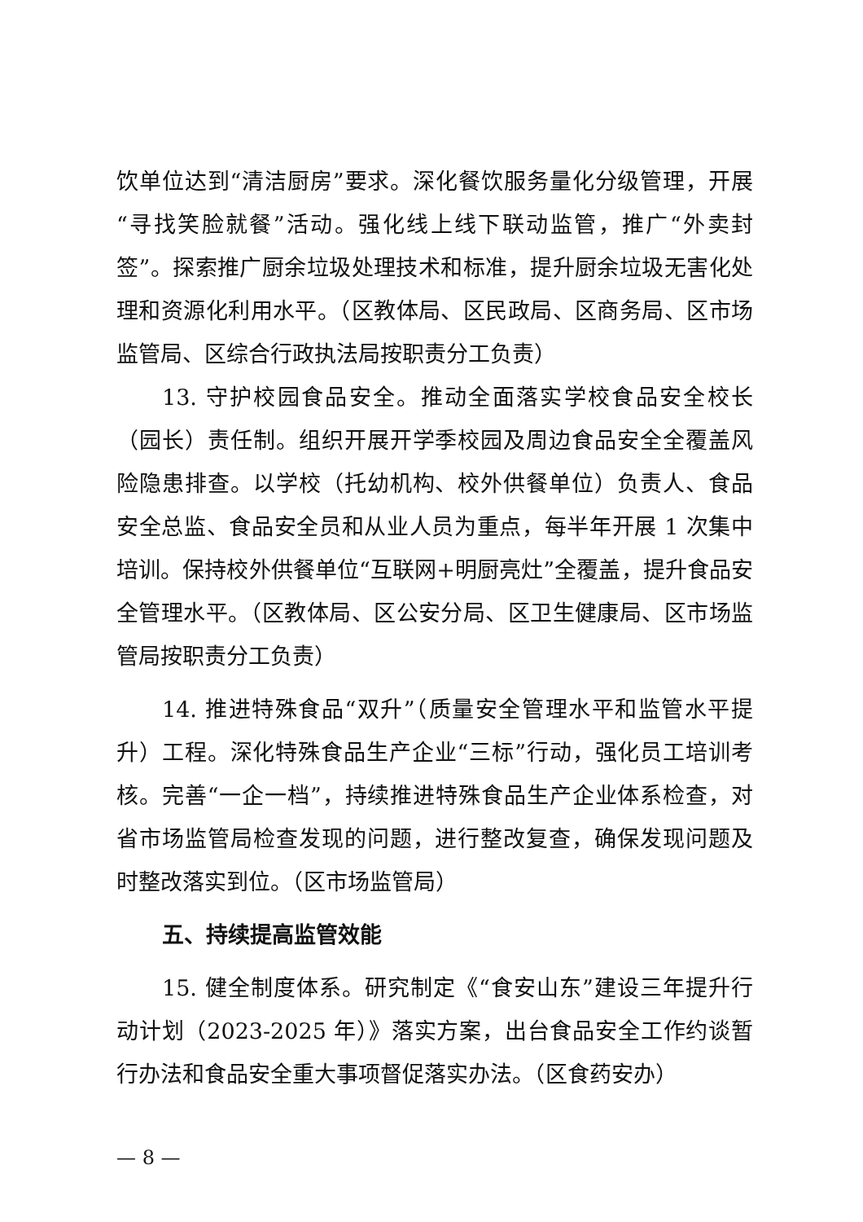饮单位达到“清洁厨房”要求。深化餐饮服务量化分级管理，开展“寻找笑脸就餐”活动。强化线上线下联动监管，推广“外卖封签”。探索推广厨余垃圾处理技术和标准，提升厨余垃圾无害化处理和资源化利用水平。（区教体局、区民政局、区商务局、区市场监管局、区综合行政执法局按职责分工负责）
13. 守护校园食品安全。推动全面落实学校食品安全校长（园长）责任制。组织开展开学季校园及周边食品安全全覆盖风险隐患排查。以学校（托幼机构、校外供餐单位）负责人、食品安全总监、食品安全员和从业人员为重点，每半年开展 1 次集中培训。保持校外供餐单位“互联网+明厨亮灶”全覆盖，提升食品安全管理水平。（区教体局、区公安分局、区卫生健康局、区市场监管局按职责分工负责）
14. 推进特殊食品“双升”（质量安全管理水平和监管水平提升）工程。深化特殊食品生产企业“三标”行动，强化员工培训考核。完善“一企一档”，持续推进特殊食品生产企业体系检查，对省市场监管局检查发现的问题，进行整改复查，确保发现问题及时整改落实到位。（区市场监管局）
五、持续提高监管效能
15. 健全制度体系。研究制定《“食安山东”建设三年提升行动计划（2023-2025 年）》落实方案，出台食品安全工作约谈暂行办法和食品安全重大事项督促落实办法。（区食药安办）
— 8 —